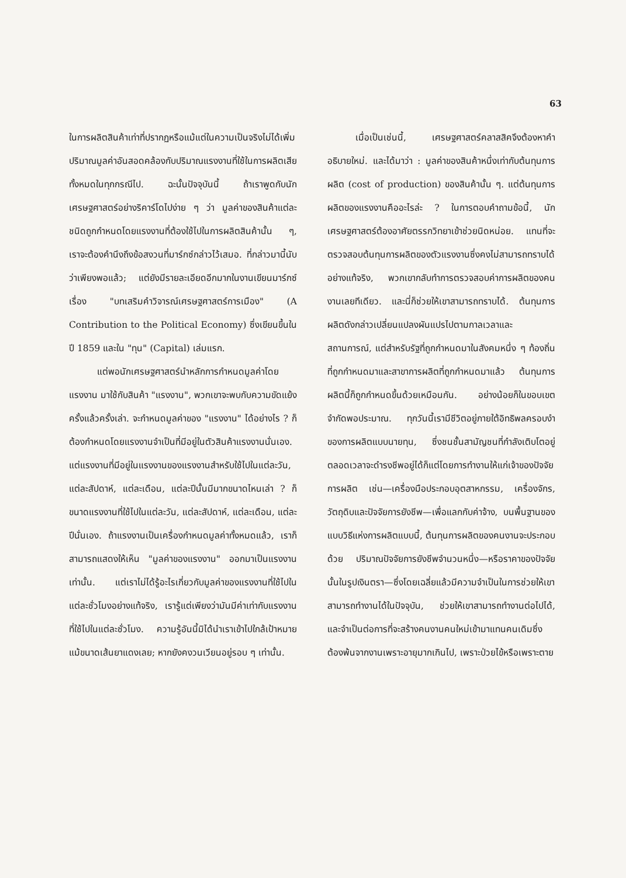63
ในการผลิตสินค้าเท่าที่ปรากฏหรือแม้แต่ในความเป็นจริงไม่ได้เพิ่มปริมาณมูลค่าอันสอดคล้องกับปริมาณแรงงานที่ใช้ในการผลิตเสียทั้งหมดในทุกกรณีไป. ฉะนั้นปัจจุบันนี้ ถ้าเราพูดกับนักเศรษฐศาสตร์อย่างริคาร์โดไปง่าย ๆ ว่า มูลค่าของสินค้าแต่ละชนิดถูกกำหนดโดยแรงงานที่ต้องใช้ไปในการผลิตสินค้านั้น ๆ, เราจะต้องคำนึงถึงข้อสงวนที่มาร์กซ์กล่าวไว้เสมอ. ที่กล่าวมานี้นับว่าเพียงพอแล้ว; แต่ยังมีรายละเอียดอีกมากในงานเขียนมาร์กซ์เรื่อง "บทเสริมคำวิจารณ์เศรษฐศาสตร์การเมือง" (A Contribution to the Political Economy) ซึ่งเขียนขึ้นในปี 1859 และใน "ทุน" (Capital) เล่มแรก.
แต่พอนักเศรษฐศาสตร์นำหลักการกำหนดมูลค่าโดยแรงงาน มาใช้กับสินค้า "แรงงาน", พวกเขาจะพบกับความขัดแย้งครั้งแล้วครั้งเล่า. จะกำหนดมูลค่าของ "แรงงาน" ได้อย่างไร ? ก็ต้องกำหนดโดยแรงงานจำเป็นที่มีอยู่ในตัวสินค้าแรงงานนั่นเอง. แต่แรงงานที่มีอยู่ในแรงงานของแรงงานสำหรับใช้ไปในแต่ละวัน, แต่ละสัปดาห์, แต่ละเดือน, แต่ละปีนั้นมีมากขนาดไหนเล่า ? ก็ขนาดแรงงานที่ใช้ไปในแต่ละวัน, แต่ละสัปดาห์, แต่ละเดือน, แต่ละปีนั่นเอง. ถ้าแรงงานเป็นเครื่องกำหนดมูลค่าทั้งหมดแล้ว, เราก็สามารถแสดงให้เห็น "มูลค่าของแรงงาน" ออกมาเป็นแรงงานเท่านั้น. แต่เราไม่ได้รู้อะไรเกี่ยวกับมูลค่าของแรงงานที่ใช้ไปในแต่ละชั่วโมงอย่างแท้จริง, เรารู้แต่เพียงว่ามันมีค่าเท่ากับแรงงานที่ใช้ไปในแต่ละชั่วโมง. ความรู้อันนี้มิได้นำเราเข้าไปใกล้เป้าหมายแม้ขนาดเส้นยาแดงเลย; หากยังคงวนเวียนอยู่รอบ ๆ เท่านั้น.
เมื่อเป็นเช่นนี้, เศรษฐศาสตร์คลาสสิคจึงต้องหาคำอธิบายใหม่. และได้มาว่า : มูลค่าของสินค้าหนึ่งเท่ากับต้นทุนการผลิต (cost of production) ของสินค้านั้น ๆ. แต่ต้นทุนการผลิตของแรงงานคืออะไรล่ะ ? ในการตอบคำถามข้อนี้, นักเศรษฐศาสตร์ต้องอาศัยตรรกวิทยาเข้าช่วยนิดหน่อย. แทนที่จะตรวจสอบต้นทุนการผลิตของตัวแรงงานซึ่งคงไม่สามารถทราบได้อย่างแท้จริง, พวกเขากลับทำการตรวจสอบค่าการผลิตของคนงานเลยทีเดียว. และนี่ก็ช่วยให้เขาสามารถทราบได้. ต้นทุนการผลิตดังกล่าวเปลี่ยนแปลงผันแปรไปตามกาลเวลาและสถานการณ์, แต่สำหรับรัฐที่ถูกกำหนดมาในสังคมหนึ่ง ๆ ท้องถิ่นที่ถูกกำหนดมาและสาขาการผลิตที่ถูกกำหนดมาแล้ว ต้นทุนการผลิตนี้ก็ถูกกำหนดขึ้นด้วยเหมือนกัน. อย่างน้อยก็ในขอบเขตจำกัดพอประมาณ. ทุกวันนี้เรามีชีวิตอยู่ภายใต้อิทธิพลครอบงำของการผลิตแบบนายทุน, ซึ่งชนชั้นสามัญชนที่กำลังเติบโตอยู่ตลอดเวลาจะดำรงชีพอยู่ได้ก็แต่โดยการทำงานให้แก่เจ้าของปัจจัยการผลิต เช่น—เครื่องมือประกอบอุตสาหกรรม, เครื่องจักร, วัตถุดิบและปัจจัยการยังชีพ—เพื่อแลกกับค่าจ้าง, บนพื้นฐานของแบบวิธีแห่งการผลิตแบบนี้, ต้นทุนการผลิตของคนงานจะประกอบด้วย ปริมาณปัจจัยการยังชีพจำนวนหนึ่ง—หรือราคาของปัจจัยนั้นในรูปเงินตรา—ซึ่งโดยเฉลี่ยแล้วมีความจำเป็นในการช่วยให้เขาสามารถทำงานได้ในปัจจุบัน, ช่วยให้เขาสามารถทำงานต่อไปได้, และจำเป็นต่อการที่จะสร้างคนงานคนใหม่เข้ามาแทนคนเดิมซึ่งต้องพ้นจากงานเพราะอายุมากเกินไป, เพราะป่วยไข้หรือเพราะตาย